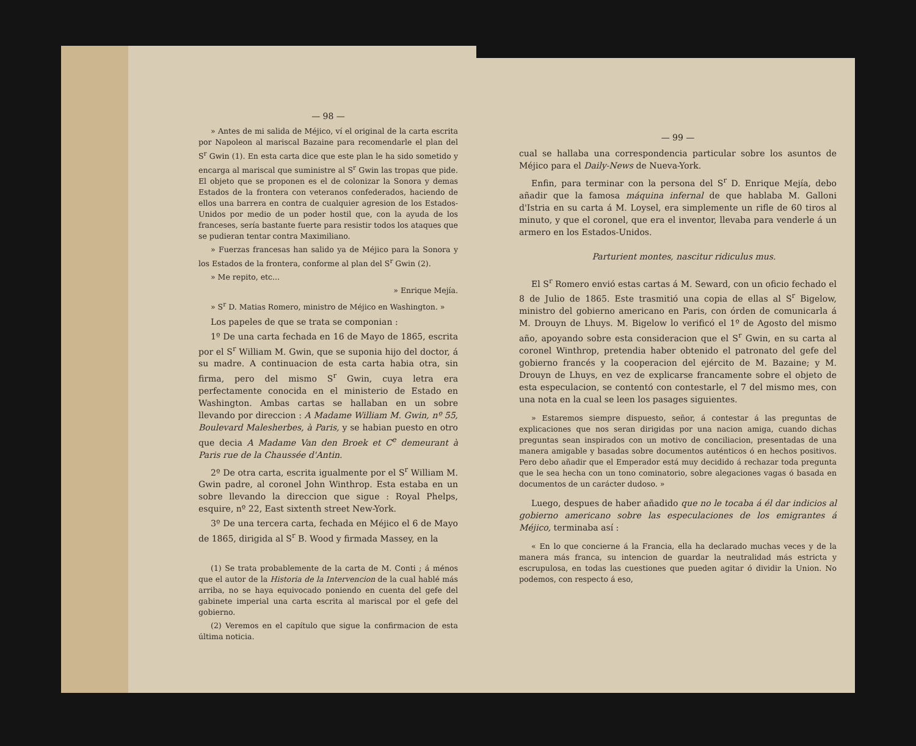— 98 —
» Antes de mi salida de Méjico, ví el original de la carta escrita por Napoleon al mariscal Bazaine para recomendarle el plan del S<sup>r</sup> Gwin (1). En esta carta dice que este plan le ha sido sometido y encarga al mariscal que suministre al S<sup>r</sup> Gwin las tropas que pide. El objeto que se proponen es el de colonizar la Sonora y demas Estados de la frontera con veteranos confederados, haciendo de ellos una barrera en contra de cualquier agresion de los Estados-Unidos por medio de un poder hostil que, con la ayuda de los franceses, sería bastante fuerte para resistir todos los ataques que se pudieran tentar contra Maximiliano.
» Fuerzas francesas han salido ya de Méjico para la Sonora y los Estados de la frontera, conforme al plan del S<sup>r</sup> Gwin (2).
» Me repito, etc...
» Enrique Mejía.
» S<sup>r</sup> D. Matias Romero, ministro de Méjico en Washington. »
Los papeles de que se trata se componian :
1º De una carta fechada en 16 de Mayo de 1865, escrita por el S<sup>r</sup> William M. Gwin, que se suponia hijo del doctor, á su madre. A continuacion de esta carta habia otra, sin firma, pero del mismo S<sup>r</sup> Gwin, cuya letra era perfectamente conocida en el ministerio de Estado en Washington. Ambas cartas se hallaban en un sobre llevando por direccion : A Madame William M. Gwin, nº 55, Boulevard Malesherbes, à Paris, y se habian puesto en otro que decia A Madame Van den Broek et C<sup>e</sup> demeurant à Paris rue de la Chaussée d'Antin.
2º De otra carta, escrita igualmente por el S<sup>r</sup> William M. Gwin padre, al coronel John Winthrop. Esta estaba en un sobre llevando la direccion que sigue : Royal Phelps, esquire, nº 22, East sixtenth street New-York.
3º De una tercera carta, fechada en Méjico el 6 de Mayo de 1865, dirigida al S<sup>r</sup> B. Wood y firmada Massey, en la
(1) Se trata probablemente de la carta de M. Conti ; á ménos que el autor de la Historia de la Intervencion de la cual hablé más arriba, no se haya equivocado poniendo en cuenta del gefe del gabinete imperial una carta escrita al mariscal por el gefe del gobierno.
(2) Veremos en el capítulo que sigue la confirmacion de esta última noticia.
— 99 —
cual se hallaba una correspondencia particular sobre los asuntos de Méjico para el Daily-News de Nueva-York.
Enfin, para terminar con la persona del S<sup>r</sup> D. Enrique Mejía, debo añadir que la famosa máquina infernal de que hablaba M. Galloni d'Istria en su carta á M. Loysel, era simplemente un rifle de 60 tiros al minuto, y que el coronel, que era el inventor, llevaba para venderle á un armero en los Estados-Unidos.
Parturient montes, nascitur ridiculus mus.
El S<sup>r</sup> Romero envió estas cartas á M. Seward, con un oficio fechado el 8 de Julio de 1865. Este trasmitió una copia de ellas al S<sup>r</sup> Bigelow, ministro del gobierno americano en Paris, con órden de comunicarla á M. Drouyn de Lhuys. M. Bigelow lo verificó el 1º de Agosto del mismo año, apoyando sobre esta consideracion que el S<sup>r</sup> Gwin, en su carta al coronel Winthrop, pretendia haber obtenido el patronato del gefe del gobierno francés y la cooperacion del ejército de M. Bazaine; y M. Drouyn de Lhuys, en vez de explicarse francamente sobre el objeto de esta especulacion, se contentó con contestarle, el 7 del mismo mes, con una nota en la cual se leen los pasages siguientes.
» Estaremos siempre dispuesto, señor, á contestar á las preguntas de explicaciones que nos seran dirigidas por una nacion amiga, cuando dichas preguntas sean inspirados con un motivo de conciliacion, presentadas de una manera amigable y basadas sobre documentos auténticos ó en hechos positivos. Pero debo añadir que el Emperador está muy decidido á rechazar toda pregunta que le sea hecha con un tono cominatorio, sobre alegaciones vagas ó basada en documentos de un carácter dudoso. »
Luego, despues de haber añadido que no le tocaba á él dar indicios al gobierno americano sobre las especulaciones de los emigrantes á Méjico, terminaba así :
« En lo que concierne á la Francia, ella ha declarado muchas veces y de la manera más franca, su intencion de guardar la neutralidad más estricta y escrupulosa, en todas las cuestiones que pueden agitar ó dividir la Union. No podemos, con respecto á eso,